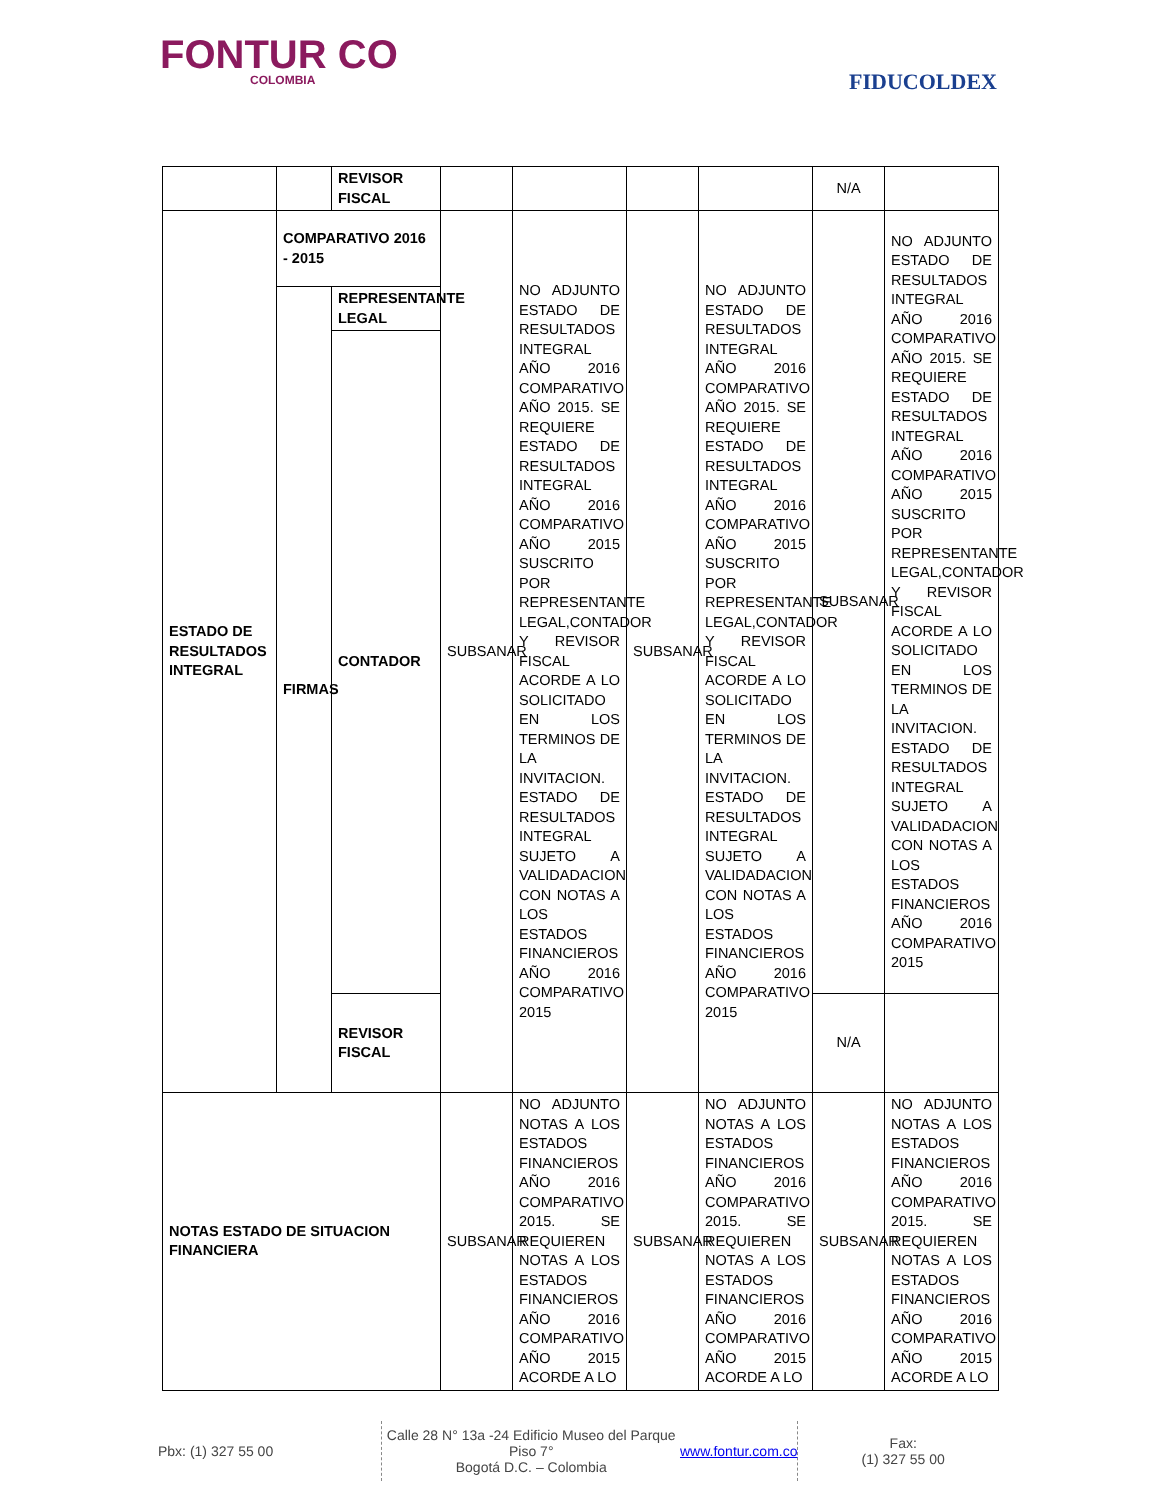FONTUR CO
COLOMBIA
FIDUCOLDEX
| | | REVISOR FISCAL | | | | | N/A | |
| ESTADO DE RESULTADOS INTEGRAL | COMPARATIVO 2016 - 2015 | | SUBSANAR | NO ADJUNTO ESTADO DE RESULTADOS INTEGRAL AÑO 2016 COMPARATIVO AÑO 2015. SE REQUIERE ESTADO DE RESULTADOS INTEGRAL AÑO 2016 COMPARATIVO AÑO 2015 SUSCRITO POR REPRESENTANTE LEGAL,CONTADOR Y REVISOR FISCAL ACORDE A LO SOLICITADO EN LOS TERMINOS DE LA INVITACION. ESTADO DE RESULTADOS INTEGRAL SUJETO A VALIDADACION CON NOTAS A LOS ESTADOS FINANCIEROS AÑO 2016 COMPARATIVO 2015 | SUBSANAR | NO ADJUNTO ESTADO DE RESULTADOS INTEGRAL AÑO 2016 COMPARATIVO AÑO 2015. SE REQUIERE ESTADO DE RESULTADOS INTEGRAL AÑO 2016 COMPARATIVO AÑO 2015 SUSCRITO POR REPRESENTANTE LEGAL,CONTADOR Y REVISOR FISCAL ACORDE A LO SOLICITADO EN LOS TERMINOS DE LA INVITACION. ESTADO DE RESULTADOS INTEGRAL SUJETO A VALIDADACION CON NOTAS A LOS ESTADOS FINANCIEROS AÑO 2016 COMPARATIVO 2015 | SUBSANAR | NO ADJUNTO ESTADO DE RESULTADOS INTEGRAL AÑO 2016 COMPARATIVO AÑO 2015. SE REQUIERE ESTADO DE RESULTADOS INTEGRAL AÑO 2016 COMPARATIVO AÑO 2015 SUSCRITO POR REPRESENTANTE LEGAL,CONTADOR Y REVISOR FISCAL ACORDE A LO SOLICITADO EN LOS TERMINOS DE LA INVITACION. ESTADO DE RESULTADOS INTEGRAL SUJETO A VALIDADACION CON NOTAS A LOS ESTADOS FINANCIEROS AÑO 2016 COMPARATIVO 2015 |
| | FIRMAS | REPRESENTANTE LEGAL | | | | | | |
| | | CONTADOR | | | | | | |
| | | REVISOR FISCAL | | | | | N/A | |
| NOTAS ESTADO DE SITUACION FINANCIERA | | | SUBSANAR | NO ADJUNTO NOTAS A LOS ESTADOS FINANCIEROS AÑO 2016 COMPARATIVO 2015. SE REQUIEREN NOTAS A LOS ESTADOS FINANCIEROS AÑO 2016 COMPARATIVO AÑO 2015 ACORDE A LO | SUBSANAR | NO ADJUNTO NOTAS A LOS ESTADOS FINANCIEROS AÑO 2016 COMPARATIVO 2015. SE REQUIEREN NOTAS A LOS ESTADOS FINANCIEROS AÑO 2016 COMPARATIVO AÑO 2015 ACORDE A LO | SUBSANAR | NO ADJUNTO NOTAS A LOS ESTADOS FINANCIEROS AÑO 2016 COMPARATIVO 2015. SE REQUIEREN NOTAS A LOS ESTADOS FINANCIEROS AÑO 2016 COMPARATIVO AÑO 2015 ACORDE A LO |
Pbx: (1) 327 55 00 Calle 28 N° 13a -24 Edificio Museo del Parque Piso 7°
Bogotá D.C. – Colombia
www.fontur.com.co
Fax:
(1) 327 55 00